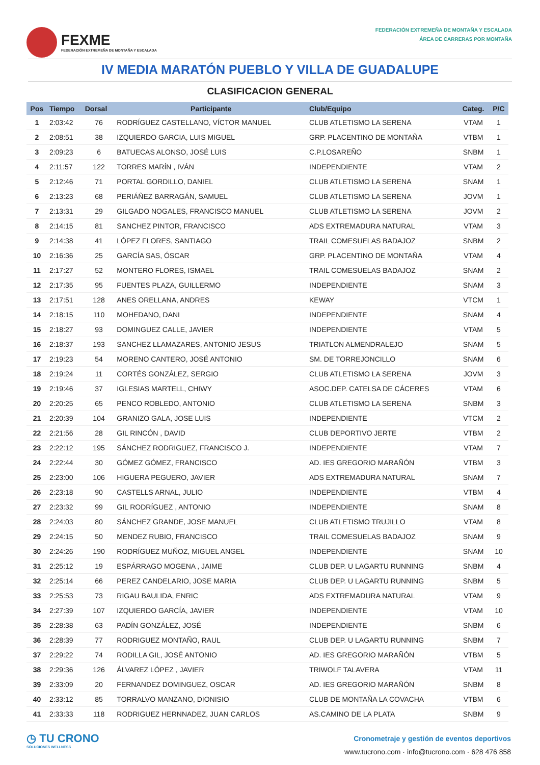FEXME
FEDERACIÓN EXTREMEÑA DE MONTAÑA Y ESCALADA
FEDERACIÓN EXTREMEÑA DE MONTAÑA Y ESCALADA
ÁREA DE CARRERAS POR MONTAÑA
IV MEDIA MARATÓN PUEBLO Y VILLA DE GUADALUPE
CLASIFICACION GENERAL
| Pos | Tiempo | Dorsal | Participante | Club/Equipo | Categ. | P/C |
| --- | --- | --- | --- | --- | --- | --- |
| 1 | 2:03:42 | 76 | RODRÍGUEZ CASTELLANO, VÍCTOR MANUEL | CLUB ATLETISMO LA SERENA | VTAM | 1 |
| 2 | 2:08:51 | 38 | IZQUIERDO GARCIA, LUIS MIGUEL | GRP. PLACENTINO DE MONTAÑA | VTBM | 1 |
| 3 | 2:09:23 | 6 | BATUECAS ALONSO, JOSÉ LUIS | C.P.LOSAREÑO | SNBM | 1 |
| 4 | 2:11:57 | 122 | TORRES MARÍN , IVÁN | INDEPENDIENTE | VTAM | 2 |
| 5 | 2:12:46 | 71 | PORTAL GORDILLO, DANIEL | CLUB ATLETISMO LA SERENA | SNAM | 1 |
| 6 | 2:13:23 | 68 | PERIÁÑEZ BARRAGÁN, SAMUEL | CLUB ATLETISMO LA SERENA | JOVM | 1 |
| 7 | 2:13:31 | 29 | GILGADO NOGALES, FRANCISCO MANUEL | CLUB ATLETISMO LA SERENA | JOVM | 2 |
| 8 | 2:14:15 | 81 | SANCHEZ PINTOR, FRANCISCO | ADS EXTREMADURA NATURAL | VTAM | 3 |
| 9 | 2:14:38 | 41 | LÓPEZ FLORES, SANTIAGO | TRAIL COMESUELAS BADAJOZ | SNBM | 2 |
| 10 | 2:16:36 | 25 | GARCÍA SAS, ÓSCAR | GRP. PLACENTINO DE MONTAÑA | VTAM | 4 |
| 11 | 2:17:27 | 52 | MONTERO FLORES, ISMAEL | TRAIL COMESUELAS BADAJOZ | SNAM | 2 |
| 12 | 2:17:35 | 95 | FUENTES PLAZA, GUILLERMO | INDEPENDIENTE | SNAM | 3 |
| 13 | 2:17:51 | 128 | ANES ORELLANA, ANDRES | KEWAY | VTCM | 1 |
| 14 | 2:18:15 | 110 | MOHEDANO, DANI | INDEPENDIENTE | SNAM | 4 |
| 15 | 2:18:27 | 93 | DOMINGUEZ CALLE, JAVIER | INDEPENDIENTE | VTAM | 5 |
| 16 | 2:18:37 | 193 | SANCHEZ LLAMAZARES, ANTONIO JESUS | TRIATLON ALMENDRALEJO | SNAM | 5 |
| 17 | 2:19:23 | 54 | MORENO CANTERO, JOSÉ ANTONIO | SM. DE TORREJONCILLO | SNAM | 6 |
| 18 | 2:19:24 | 11 | CORTÉS GONZÁLEZ, SERGIO | CLUB ATLETISMO LA SERENA | JOVM | 3 |
| 19 | 2:19:46 | 37 | IGLESIAS MARTELL, CHIWY | ASOC.DEP. CATELSA DE CÁCERES | VTAM | 6 |
| 20 | 2:20:25 | 65 | PENCO ROBLEDO, ANTONIO | CLUB ATLETISMO LA SERENA | SNBM | 3 |
| 21 | 2:20:39 | 104 | GRANIZO GALA, JOSE LUIS | INDEPENDIENTE | VTCM | 2 |
| 22 | 2:21:56 | 28 | GIL RINCÓN , DAVID | CLUB DEPORTIVO JERTE | VTBM | 2 |
| 23 | 2:22:12 | 195 | SÁNCHEZ RODRIGUEZ, FRANCISCO J. | INDEPENDIENTE | VTAM | 7 |
| 24 | 2:22:44 | 30 | GÓMEZ GÓMEZ, FRANCISCO | AD. IES GREGORIO MARAÑÓN | VTBM | 3 |
| 25 | 2:23:00 | 106 | HIGUERA PEGUERO, JAVIER | ADS EXTREMADURA NATURAL | SNAM | 7 |
| 26 | 2:23:18 | 90 | CASTELLS ARNAL, JULIO | INDEPENDIENTE | VTBM | 4 |
| 27 | 2:23:32 | 99 | GIL RODRÍGUEZ , ANTONIO | INDEPENDIENTE | SNAM | 8 |
| 28 | 2:24:03 | 80 | SÁNCHEZ GRANDE, JOSE MANUEL | CLUB ATLETISMO TRUJILLO | VTAM | 8 |
| 29 | 2:24:15 | 50 | MENDEZ RUBIO, FRANCISCO | TRAIL COMESUELAS BADAJOZ | SNAM | 9 |
| 30 | 2:24:26 | 190 | RODRÍGUEZ MUÑOZ, MIGUEL ANGEL | INDEPENDIENTE | SNAM | 10 |
| 31 | 2:25:12 | 19 | ESPÁRRAGO MOGENA , JAIME | CLUB DEP. U LAGARTU RUNNING | SNBM | 4 |
| 32 | 2:25:14 | 66 | PEREZ CANDELARIO, JOSE MARIA | CLUB DEP. U LAGARTU RUNNING | SNBM | 5 |
| 33 | 2:25:53 | 73 | RIGAU BAULIDA, ENRIC | ADS EXTREMADURA NATURAL | VTAM | 9 |
| 34 | 2:27:39 | 107 | IZQUIERDO GARCÍA, JAVIER | INDEPENDIENTE | VTAM | 10 |
| 35 | 2:28:38 | 63 | PADÍN GONZÁLEZ, JOSÉ | INDEPENDIENTE | SNBM | 6 |
| 36 | 2:28:39 | 77 | RODRIGUEZ MONTAÑO, RAUL | CLUB DEP. U LAGARTU RUNNING | SNBM | 7 |
| 37 | 2:29:22 | 74 | RODILLA GIL, JOSÉ ANTONIO | AD. IES GREGORIO MARAÑÓN | VTBM | 5 |
| 38 | 2:29:36 | 126 | ÁLVAREZ LÓPEZ , JAVIER | TRIWOLF TALAVERA | VTAM | 11 |
| 39 | 2:33:09 | 20 | FERNANDEZ DOMINGUEZ, OSCAR | AD. IES GREGORIO MARAÑÓN | SNBM | 8 |
| 40 | 2:33:12 | 85 | TORRALVO MANZANO, DIONISIO | CLUB DE MONTAÑA LA COVACHA | VTBM | 6 |
| 41 | 2:33:33 | 118 | RODRIGUEZ HERNNADEZ, JUAN CARLOS | AS.CAMINO DE LA PLATA | SNBM | 9 |
◷ TU CRONO
SOLUCIONES WELLNESS
Cronometraje y gestión de eventos deportivos
www.tucrono.com · info@tucrono.com · 628 476 858